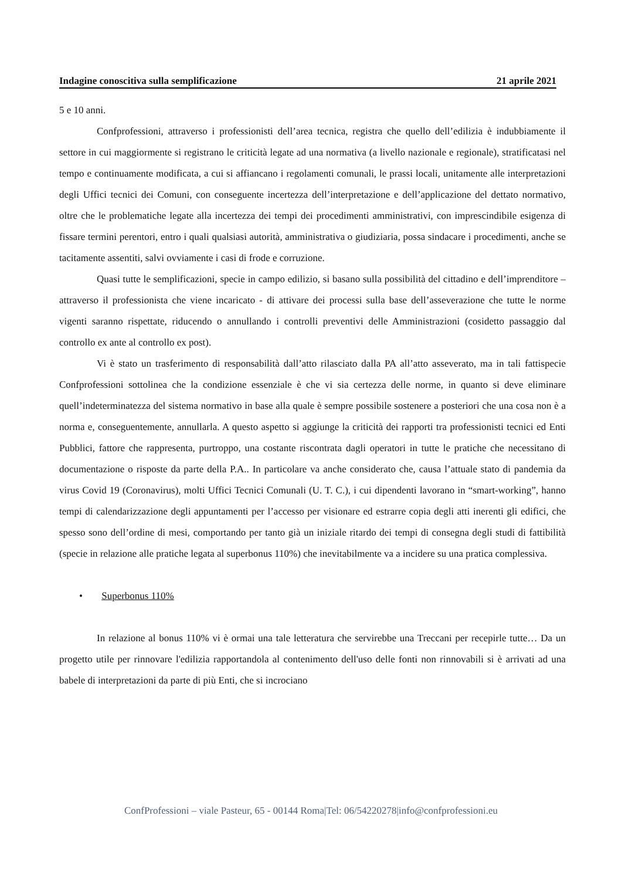Indagine conoscitiva sulla semplificazione 21 aprile 2021
5 e 10 anni.
Confprofessioni, attraverso i professionisti dell’area tecnica, registra che quello dell’edilizia è indubbiamente il settore in cui maggiormente si registrano le criticità legate ad una normativa (a livello nazionale e regionale), stratificatasi nel tempo e continuamente modificata, a cui si affiancano i regolamenti comunali, le prassi locali, unitamente alle interpretazioni degli Uffici tecnici dei Comuni, con conseguente incertezza dell’interpretazione e dell’applicazione del dettato normativo, oltre che le problematiche legate alla incertezza dei tempi dei procedimenti amministrativi, con imprescindibile esigenza di fissare termini perentori, entro i quali qualsiasi autorità, amministrativa o giudiziaria, possa sindacare i procedimenti, anche se tacitamente assentiti, salvi ovviamente i casi di frode e corruzione.
Quasi tutte le semplificazioni, specie in campo edilizio, si basano sulla possibilità del cittadino e dell’imprenditore – attraverso il professionista che viene incaricato - di attivare dei processi sulla base dell’asseverazione che tutte le norme vigenti saranno rispettate, riducendo o annullando i controlli preventivi delle Amministrazioni (cosidetto passaggio dal controllo ex ante al controllo ex post).
Vi è stato un trasferimento di responsabilità dall’atto rilasciato dalla PA all’atto asseverato, ma in tali fattispecie Confprofessioni sottolinea che la condizione essenziale è che vi sia certezza delle norme, in quanto si deve eliminare quell’indeterminatezza del sistema normativo in base alla quale è sempre possibile sostenere a posteriori che una cosa non è a norma e, conseguentemente, annullarla. A questo aspetto si aggiunge la criticità dei rapporti tra professionisti tecnici ed Enti Pubblici, fattore che rappresenta, purtroppo, una costante riscontrata dagli operatori in tutte le pratiche che necessitano di documentazione o risposte da parte della P.A.. In particolare va anche considerato che, causa l’attuale stato di pandemia da virus Covid 19 (Coronavirus), molti Uffici Tecnici Comunali (U. T. C.), i cui dipendenti lavorano in “smart-working”, hanno tempi di calendarizzazione degli appuntamenti per l’accesso per visionare ed estrarre copia degli atti inerenti gli edifici, che spesso sono dell’ordine di mesi, comportando per tanto già un iniziale ritardo dei tempi di consegna degli studi di fattibilità (specie in relazione alle pratiche legata al superbonus 110%) che inevitabilmente va a incidere su una pratica complessiva.
• Superbonus 110%
In relazione al bonus 110% vi è ormai una tale letteratura che servirebbe una Treccani per recepirle tutte… Da un progetto utile per rinnovare l'edilizia rapportandola al contenimento dell'uso delle fonti non rinnovabili si è arrivati ad una babele di interpretazioni da parte di più Enti, che si incrociano
ConfProfessioni – viale Pasteur, 65 - 00144 Roma|Tel: 06/54220278|info@confprofessioni.eu